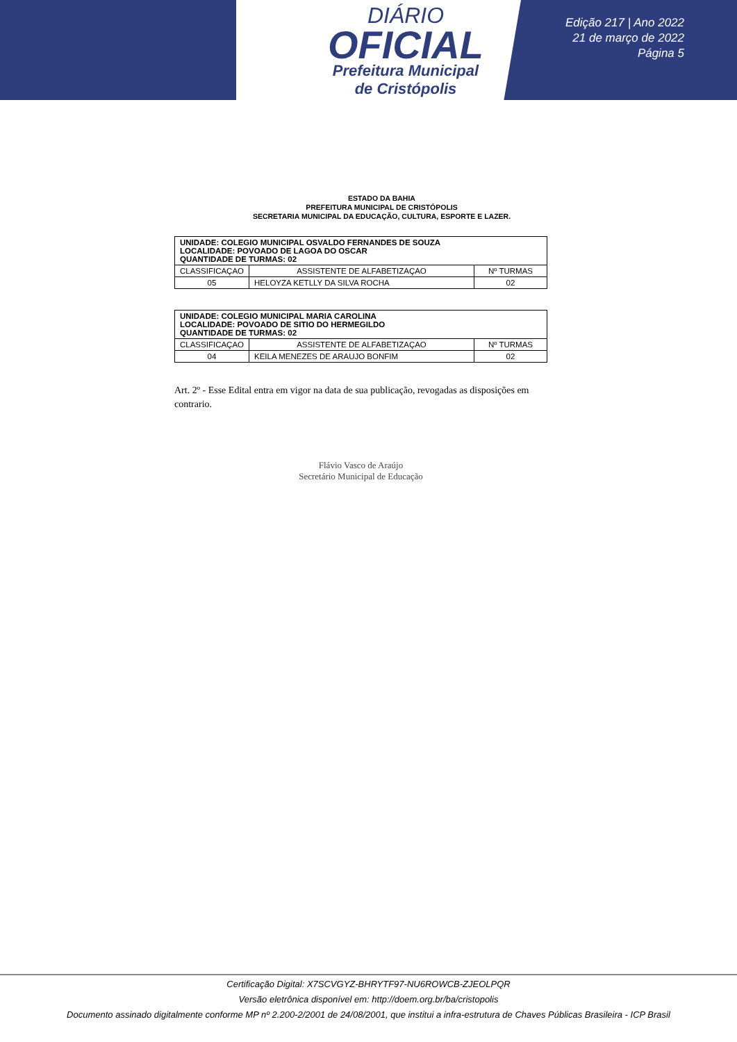DIÁRIO
OFICIAL
Prefeitura Municipal
de Cristópolis
Edição 217 | Ano 2022
21 de março de 2022
Página 5
ESTADO DA BAHIA
PREFEITURA MUNICIPAL DE CRISTÓPOLIS
SECRETARIA MUNICIPAL DA EDUCAÇÃO, CULTURA, ESPORTE E LAZER.
| UNIDADE: COLEGIO MUNICIPAL OSVALDO FERNANDES DE SOUZA LOCALIDADE: POVOADO DE LAGOA DO OSCAR QUANTIDADE DE TURMAS: 02 | | |
| CLASSIFICAÇAO | ASSISTENTE DE ALFABETIZAÇAO | Nº TURMAS |
| 05 | HELOYZA KETLLY DA SILVA ROCHA | 02 |
| UNIDADE: COLEGIO MUNICIPAL MARIA CAROLINA LOCALIDADE: POVOADO DE SITIO DO HERMEGILDO QUANTIDADE DE TURMAS: 02 | | |
| CLASSIFICAÇAO | ASSISTENTE DE ALFABETIZAÇAO | Nº TURMAS |
| 04 | KEILA MENEZES DE ARAUJO BONFIM | 02 |
Art. 2º - Esse Edital entra em vigor na data de sua publicação, revogadas as disposições em contrario.
Flávio Vasco de Araújo
Secretário Municipal de Educação
Certificação Digital: X7SCVGYZ-BHRYTF97-NU6ROWCB-ZJEOLPQR
Versão eletrônica disponível em: http://doem.org.br/ba/cristopolis
Documento assinado digitalmente conforme MP nº 2.200-2/2001 de 24/08/2001, que institui a infra-estrutura de Chaves Públicas Brasileira - ICP Brasil